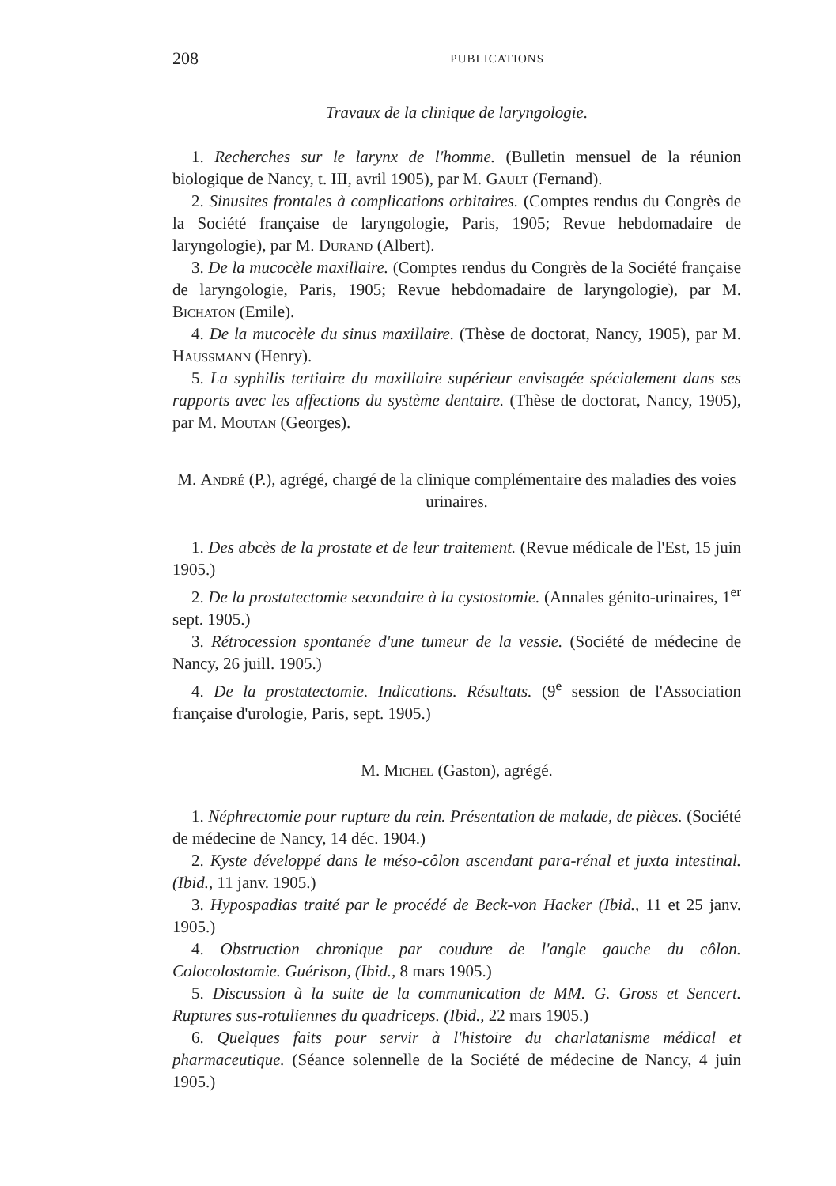208 PUBLICATIONS
Travaux de la clinique de laryngologie.
1. Recherches sur le larynx de l'homme. (Bulletin mensuel de la réunion biologique de Nancy, t. III, avril 1905), par M. Gault (Fernand).
2. Sinusites frontales à complications orbitaires. (Comptes rendus du Congrès de la Société française de laryngologie, Paris, 1905; Revue hebdomadaire de laryngologie), par M. Durand (Albert).
3. De la mucocèle maxillaire. (Comptes rendus du Congrès de la Société française de laryngologie, Paris, 1905; Revue hebdomadaire de laryngologie), par M. Bichaton (Emile).
4. De la mucocèle du sinus maxillaire. (Thèse de doctorat, Nancy, 1905), par M. Haussmann (Henry).
5. La syphilis tertiaire du maxillaire supérieur envisagée spécialement dans ses rapports avec les affections du système dentaire. (Thèse de doctorat, Nancy, 1905), par M. Moutan (Georges).
M. André (P.), agrégé, chargé de la clinique complémentaire des maladies des voies urinaires.
1. Des abcès de la prostate et de leur traitement. (Revue médicale de l'Est, 15 juin 1905.)
2. De la prostatectomie secondaire à la cystostomie. (Annales génito-urinaires, 1<sup>er</sup> sept. 1905.)
3. Rétrocession spontanée d'une tumeur de la vessie. (Société de médecine de Nancy, 26 juill. 1905.)
4. De la prostatectomie. Indications. Résultats. (9<sup>e</sup> session de l'Association française d'urologie, Paris, sept. 1905.)
M. Michel (Gaston), agrégé.
1. Néphrectomie pour rupture du rein. Présentation de malade, de pièces. (Société de médecine de Nancy, 14 déc. 1904.)
2. Kyste développé dans le méso-côlon ascendant para-rénal et juxta intestinal. (Ibid., 11 janv. 1905.)
3. Hypospadias traité par le procédé de Beck-von Hacker (Ibid., 11 et 25 janv. 1905.)
4. Obstruction chronique par coudure de l'angle gauche du côlon. Colocolostomie. Guérison, (Ibid., 8 mars 1905.)
5. Discussion à la suite de la communication de MM. G. Gross et Sencert. Ruptures sus-rotuliennes du quadriceps. (Ibid., 22 mars 1905.)
6. Quelques faits pour servir à l'histoire du charlatanisme médical et pharmaceutique. (Séance solennelle de la Société de médecine de Nancy, 4 juin 1905.)